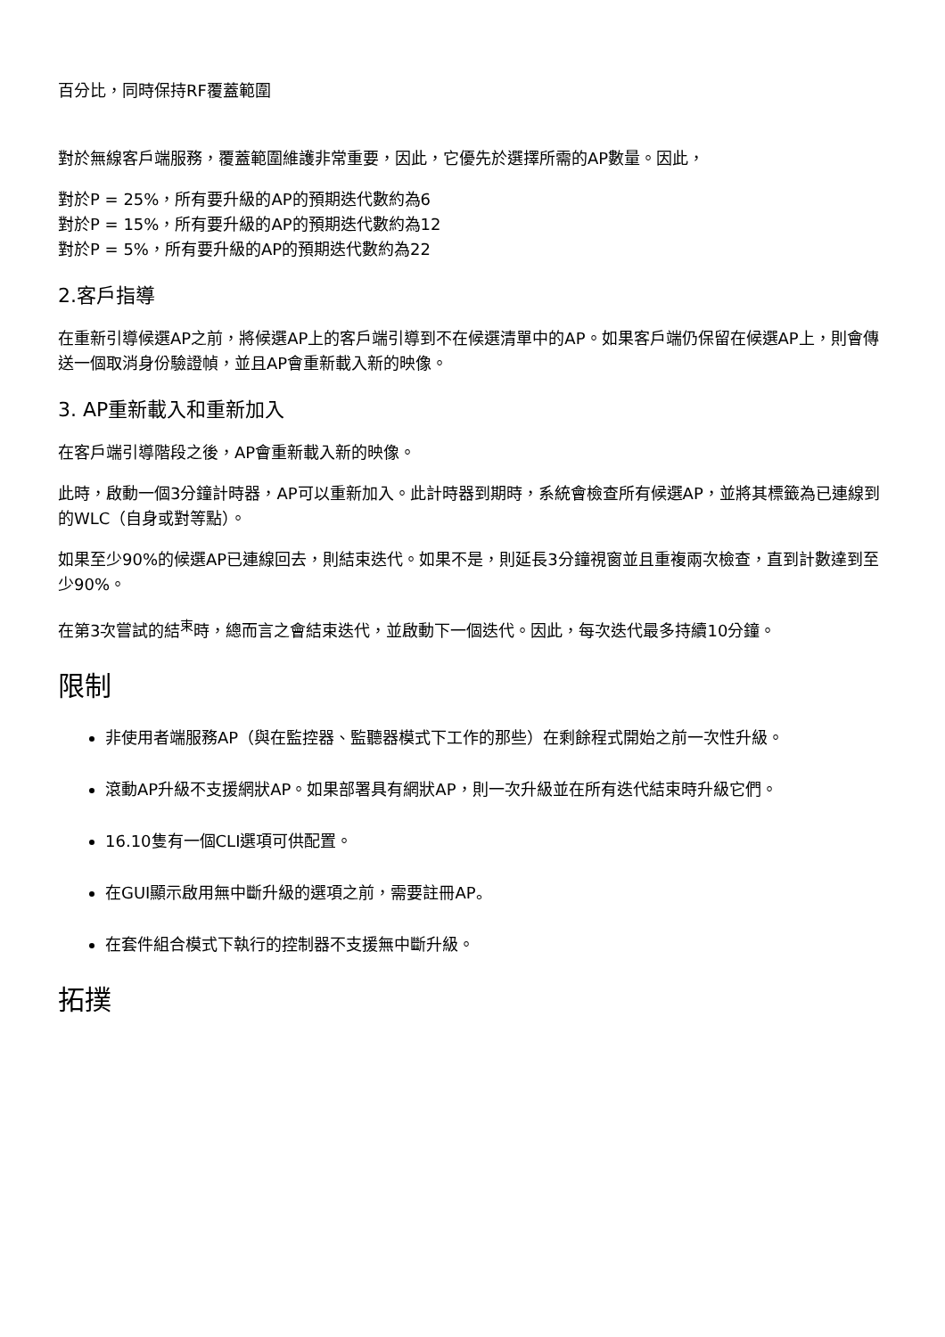百分比，同時保持RF覆蓋範圍
對於無線客戶端服務，覆蓋範圍維護非常重要，因此，它優先於選擇所需的AP數量。因此，
對於P = 25%，所有要升級的AP的預期迭代數約為6
對於P = 15%，所有要升級的AP的預期迭代數約為12
對於P = 5%，所有要升級的AP的預期迭代數約為22
2.客戶指導
在重新引導候選AP之前，將候選AP上的客戶端引導到不在候選清單中的AP。如果客戶端仍保留在候選AP上，則會傳送一個取消身份驗證幀，並且AP會重新載入新的映像。
3. AP重新載入和重新加入
在客戶端引導階段之後，AP會重新載入新的映像。
此時，啟動一個3分鐘計時器，AP可以重新加入。此計時器到期時，系統會檢查所有候選AP，並將其標籤為已連線到的WLC（自身或對等點）。
如果至少90%的候選AP已連線回去，則結束迭代。如果不是，則延長3分鐘視窗並且重複兩次檢查，直到計數達到至少90%。
在第3次嘗試的結<sup>束</sup>時，總而言之會結束迭代，並啟動下一個迭代。因此，每次迭代最多持續10分鐘。
限制
非使用者端服務AP（與在監控器、監聽器模式下工作的那些）在剩餘程式開始之前一次性升級。
滾動AP升級不支援網狀AP。如果部署具有網狀AP，則一次升級並在所有迭代結束時升級它們。
16.10隻有一個CLI選項可供配置。
在GUI顯示啟用無中斷升級的選項之前，需要註冊AP。
在套件組合模式下執行的控制器不支援無中斷升級。
拓撲